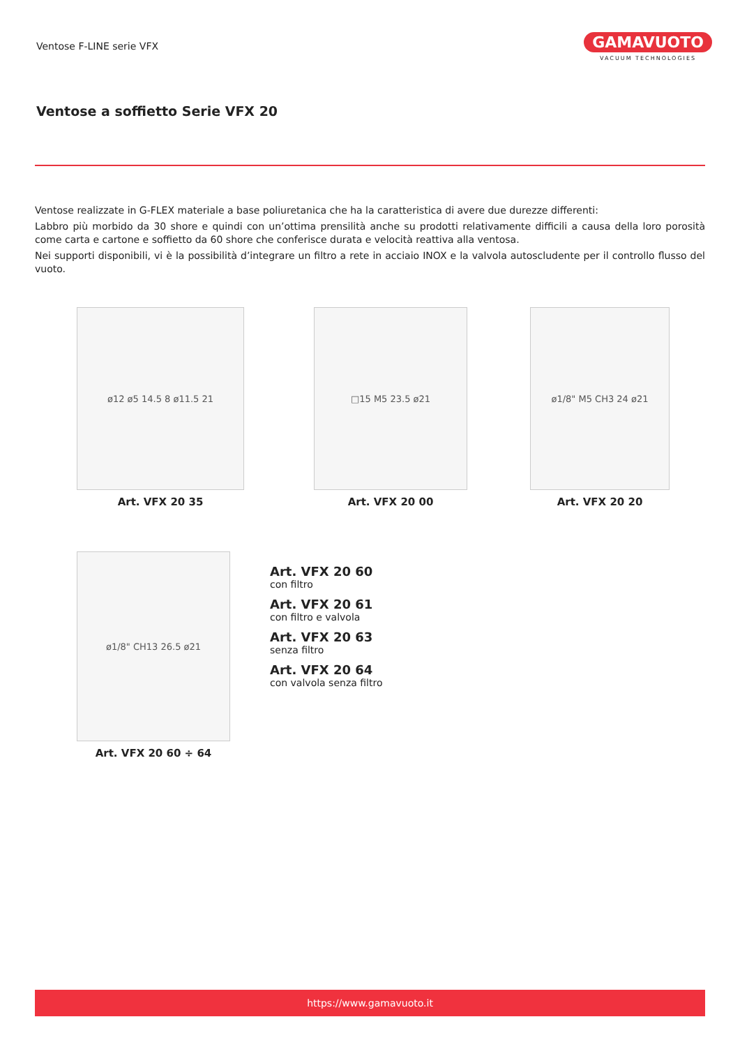Ventose F-LINE serie VFX
GAMAVUOTO
VACUUM TECHNOLOGIES
Ventose a soffietto Serie VFX 20
Ventose realizzate in G-FLEX materiale a base poliuretanica che ha la caratteristica di avere due durezze differenti:
Labbro più morbido da 30 shore e quindi con un’ottima prensilità anche su prodotti relativamente difficili a causa della loro porosità come carta e cartone e soffietto da 60 shore che conferisce durata e velocità reattiva alla ventosa.
Nei supporti disponibili, vi è la possibilità d’integrare un filtro a rete in acciaio INOX e la valvola autoscludente per il controllo flusso del vuoto.
ø12 ø5 14.5 8 ø11.5 21
Art. VFX 20 35
□15 M5 23.5 ø21
Art. VFX 20 00
ø1/8" M5 CH3 24 ø21
Art. VFX 20 20
ø1/8" CH13 26.5 ø21
Art. VFX 20 60 ÷ 64
Art. VFX 20 60
con filtro
Art. VFX 20 61
con filtro e valvola
Art. VFX 20 63
senza filtro
Art. VFX 20 64
con valvola senza filtro
https://www.gamavuoto.it